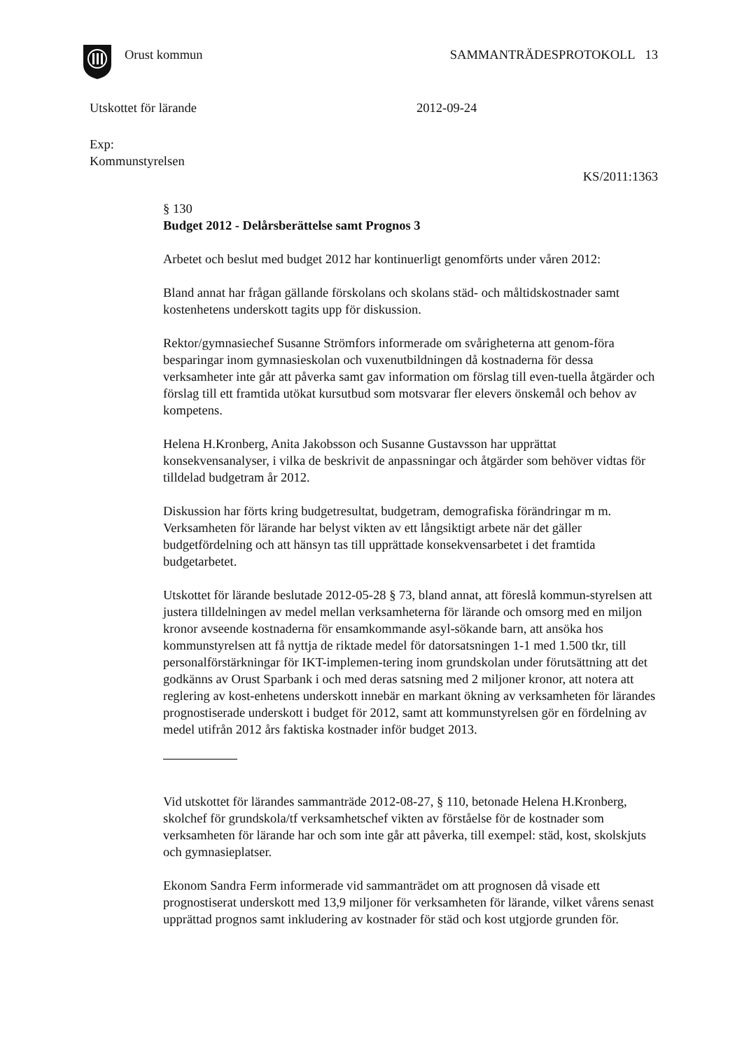Orust kommun SAMMANTRÄDESPROTOKOLL 13
Utskottet för lärande 2012-09-24
Exp:
Kommunstyrelsen
KS/2011:1363
§ 130
Budget 2012 - Delårsberättelse samt Prognos 3
Arbetet och beslut med budget 2012 har kontinuerligt genomförts under våren 2012:
Bland annat har frågan gällande förskolans och skolans städ- och måltidskostnader samt kostenhetens underskott tagits upp för diskussion.
Rektor/gymnasiechef Susanne Strömfors informerade om svårigheterna att genom-föra besparingar inom gymnasieskolan och vuxenutbildningen då kostnaderna för dessa verksamheter inte går att påverka samt gav information om förslag till even-tuella åtgärder och förslag till ett framtida utökat kursutbud som motsvarar fler elevers önskemål och behov av kompetens.
Helena H.Kronberg, Anita Jakobsson och Susanne Gustavsson har upprättat konsekvensanalyser, i vilka de beskrivit de anpassningar och åtgärder som behöver vidtas för tilldelad budgetram år 2012.
Diskussion har förts kring budgetresultat, budgetram, demografiska förändringar m m. Verksamheten för lärande har belyst vikten av ett långsiktigt arbete när det gäller budgetfördelning och att hänsyn tas till upprättade konsekvensarbetet i det framtida budgetarbetet.
Utskottet för lärande beslutade 2012-05-28 § 73, bland annat, att föreslå kommun-styrelsen att justera tilldelningen av medel mellan verksamheterna för lärande och omsorg med en miljon kronor avseende kostnaderna för ensamkommande asyl-sökande barn, att ansöka hos kommunstyrelsen att få nyttja de riktade medel för datorsatsningen 1-1 med 1.500 tkr, till personalförstärkningar för IKT-implemen-tering inom grundskolan under förutsättning att det godkänns av Orust Sparbank i och med deras satsning med 2 miljoner kronor, att notera att reglering av kost-enhetens underskott innebär en markant ökning av verksamheten för lärandes prognostiserade underskott i budget för 2012, samt att kommunstyrelsen gör en fördelning av medel utifrån 2012 års faktiska kostnader inför budget 2013.
Vid utskottet för lärandes sammanträde 2012-08-27, § 110, betonade Helena H.Kronberg, skolchef för grundskola/tf verksamhetschef vikten av förståelse för de kostnader som verksamheten för lärande har och som inte går att påverka, till exempel: städ, kost, skolskjuts och gymnasieplatser.
Ekonom Sandra Ferm informerade vid sammanträdet om att prognosen då visade ett prognostiserat underskott med 13,9 miljoner för verksamheten för lärande, vilket vårens senast upprättad prognos samt inkludering av kostnader för städ och kost utgjorde grunden för.